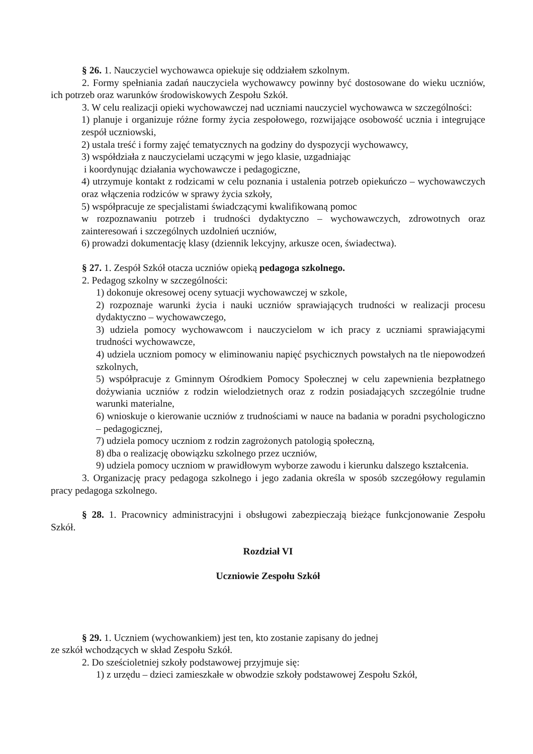§ 26. 1. Nauczyciel wychowawca opiekuje się oddziałem szkolnym.
2. Formy spełniania zadań nauczyciela wychowawcy powinny być dostosowane do wieku uczniów, ich potrzeb oraz warunków środowiskowych Zespołu Szkół.
3. W celu realizacji opieki wychowawczej nad uczniami nauczyciel wychowawca w szczególności:
1) planuje i organizuje różne formy życia zespołowego, rozwijające osobowość ucznia i integrujące zespół uczniowski,
2) ustala treść i formy zajęć tematycznych na godziny do dyspozycji wychowawcy,
3) współdziała z nauczycielami uczącymi w jego klasie, uzgadniając
i koordynując działania wychowawcze i pedagogiczne,
4) utrzymuje kontakt z rodzicami w celu poznania i ustalenia potrzeb opiekuńczo – wychowawczych oraz włączenia rodziców w sprawy życia szkoły,
5) współpracuje ze specjalistami świadczącymi kwalifikowaną pomoc
w rozpoznawaniu potrzeb i trudności dydaktyczno – wychowawczych, zdrowotnych oraz zainteresowań i szczególnych uzdolnień uczniów,
6) prowadzi dokumentację klasy (dziennik lekcyjny, arkusze ocen, świadectwa).
§ 27. 1. Zespół Szkół otacza uczniów opieką pedagoga szkolnego.
2. Pedagog szkolny w szczególności:
1) dokonuje okresowej oceny sytuacji wychowawczej w szkole,
2) rozpoznaje warunki życia i nauki uczniów sprawiających trudności w realizacji procesu dydaktyczno – wychowawczego,
3) udziela pomocy wychowawcom i nauczycielom w ich pracy z uczniami sprawiającymi trudności wychowawcze,
4) udziela uczniom pomocy w eliminowaniu napięć psychicznych powstałych na tle niepowodzeń szkolnych,
5) współpracuje z Gminnym Ośrodkiem Pomocy Społecznej w celu zapewnienia bezpłatnego dożywiania uczniów z rodzin wielodzietnych oraz z rodzin posiadających szczególnie trudne warunki materialne,
6) wnioskuje o kierowanie uczniów z trudnościami w nauce na badania w poradni psychologiczno – pedagogicznej,
7) udziela pomocy uczniom z rodzin zagrożonych patologią społeczną,
8) dba o realizację obowiązku szkolnego przez uczniów,
9) udziela pomocy uczniom w prawidłowym wyborze zawodu i kierunku dalszego kształcenia.
3. Organizację pracy pedagoga szkolnego i jego zadania określa w sposób szczegółowy regulamin pracy pedagoga szkolnego.
§ 28. 1. Pracownicy administracyjni i obsługowi zabezpieczają bieżące funkcjonowanie Zespołu Szkół.
Rozdział VI
Uczniowie Zespołu Szkół
§ 29. 1. Uczniem (wychowankiem) jest ten, kto zostanie zapisany do jednej
ze szkół wchodzących w skład Zespołu Szkół.
2. Do sześcioletniej szkoły podstawowej przyjmuje się:
1) z urzędu – dzieci zamieszkałe w obwodzie szkoły podstawowej Zespołu Szkół,